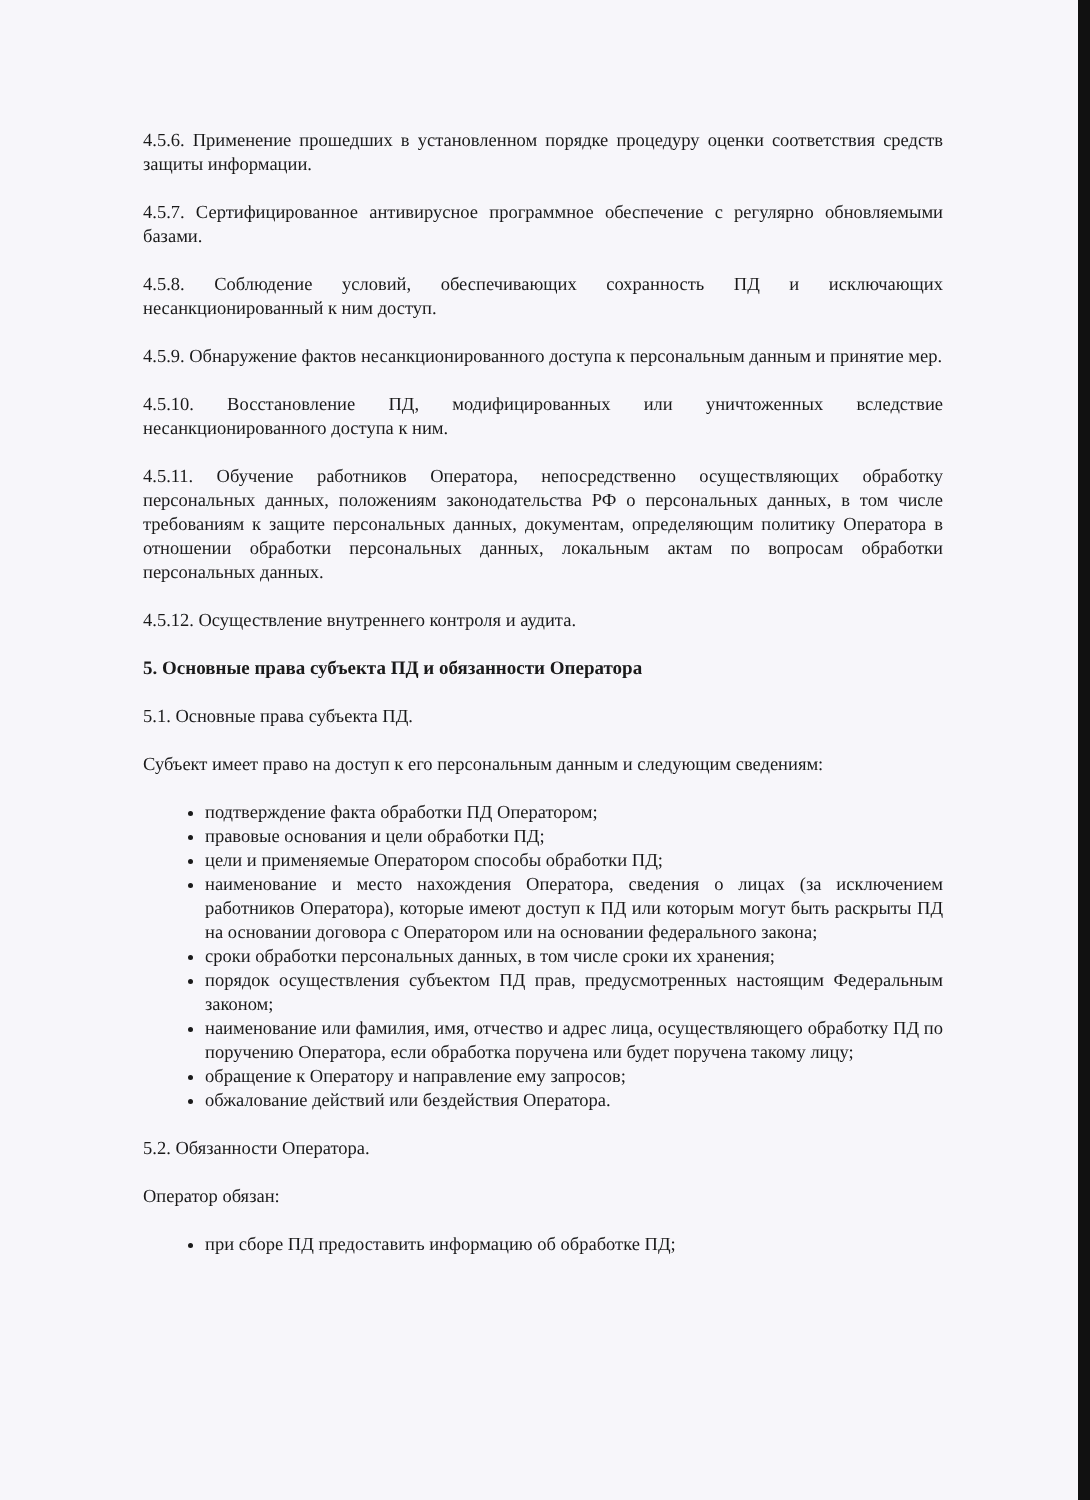4.5.6. Применение прошедших в установленном порядке процедуру оценки соответствия средств защиты информации.
4.5.7. Сертифицированное антивирусное программное обеспечение с регулярно обновляемыми базами.
4.5.8. Соблюдение условий, обеспечивающих сохранность ПД и исключающих несанкционированный к ним доступ.
4.5.9. Обнаружение фактов несанкционированного доступа к персональным данным и принятие мер.
4.5.10. Восстановление ПД, модифицированных или уничтоженных вследствие несанкционированного доступа к ним.
4.5.11. Обучение работников Оператора, непосредственно осуществляющих обработку персональных данных, положениям законодательства РФ о персональных данных, в том числе требованиям к защите персональных данных, документам, определяющим политику Оператора в отношении обработки персональных данных, локальным актам по вопросам обработки персональных данных.
4.5.12. Осуществление внутреннего контроля и аудита.
5. Основные права субъекта ПД и обязанности Оператора
5.1. Основные права субъекта ПД.
Субъект имеет право на доступ к его персональным данным и следующим сведениям:
подтверждение факта обработки ПД Оператором;
правовые основания и цели обработки ПД;
цели и применяемые Оператором способы обработки ПД;
наименование и место нахождения Оператора, сведения о лицах (за исключением работников Оператора), которые имеют доступ к ПД или которым могут быть раскрыты ПД на основании договора с Оператором или на основании федерального закона;
сроки обработки персональных данных, в том числе сроки их хранения;
порядок осуществления субъектом ПД прав, предусмотренных настоящим Федеральным законом;
наименование или фамилия, имя, отчество и адрес лица, осуществляющего обработку ПД по поручению Оператора, если обработка поручена или будет поручена такому лицу;
обращение к Оператору и направление ему запросов;
обжалование действий или бездействия Оператора.
5.2. Обязанности Оператора.
Оператор обязан:
при сборе ПД предоставить информацию об обработке ПД;